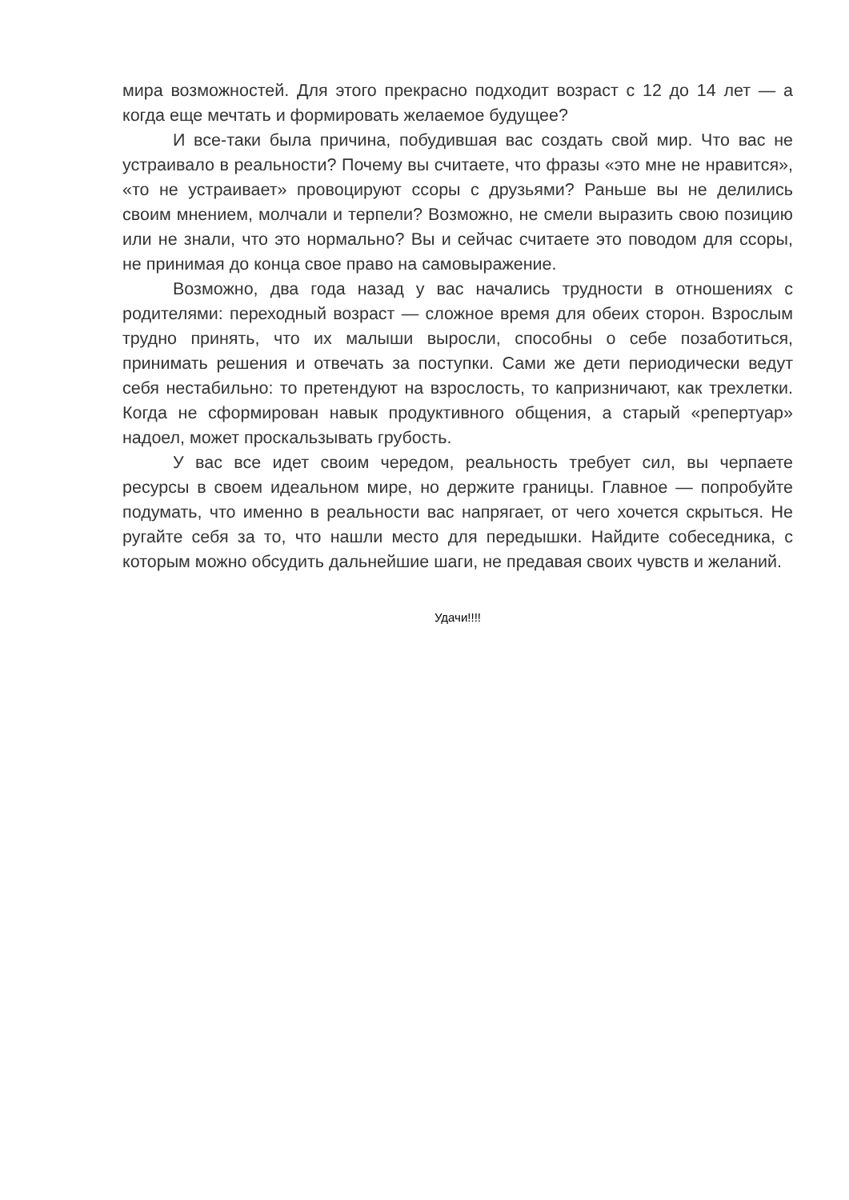мира возможностей. Для этого прекрасно подходит возраст с 12 до 14 лет — а когда еще мечтать и формировать желаемое будущее?
И все-таки была причина, побудившая вас создать свой мир. Что вас не устраивало в реальности? Почему вы считаете, что фразы «это мне не нравится», «то не устраивает» провоцируют ссоры с друзьями? Раньше вы не делились своим мнением, молчали и терпели? Возможно, не смели выразить свою позицию или не знали, что это нормально? Вы и сейчас считаете это поводом для ссоры, не принимая до конца свое право на самовыражение.
Возможно, два года назад у вас начались трудности в отношениях с родителями: переходный возраст — сложное время для обеих сторон. Взрослым трудно принять, что их малыши выросли, способны о себе позаботиться, принимать решения и отвечать за поступки. Сами же дети периодически ведут себя нестабильно: то претендуют на взрослость, то капризничают, как трехлетки. Когда не сформирован навык продуктивного общения, а старый «репертуар» надоел, может проскальзывать грубость.
У вас все идет своим чередом, реальность требует сил, вы черпаете ресурсы в своем идеальном мире, но держите границы. Главное — попробуйте подумать, что именно в реальности вас напрягает, от чего хочется скрыться. Не ругайте себя за то, что нашли место для передышки. Найдите собеседника, с которым можно обсудить дальнейшие шаги, не предавая своих чувств и желаний.
Удачи!!!!